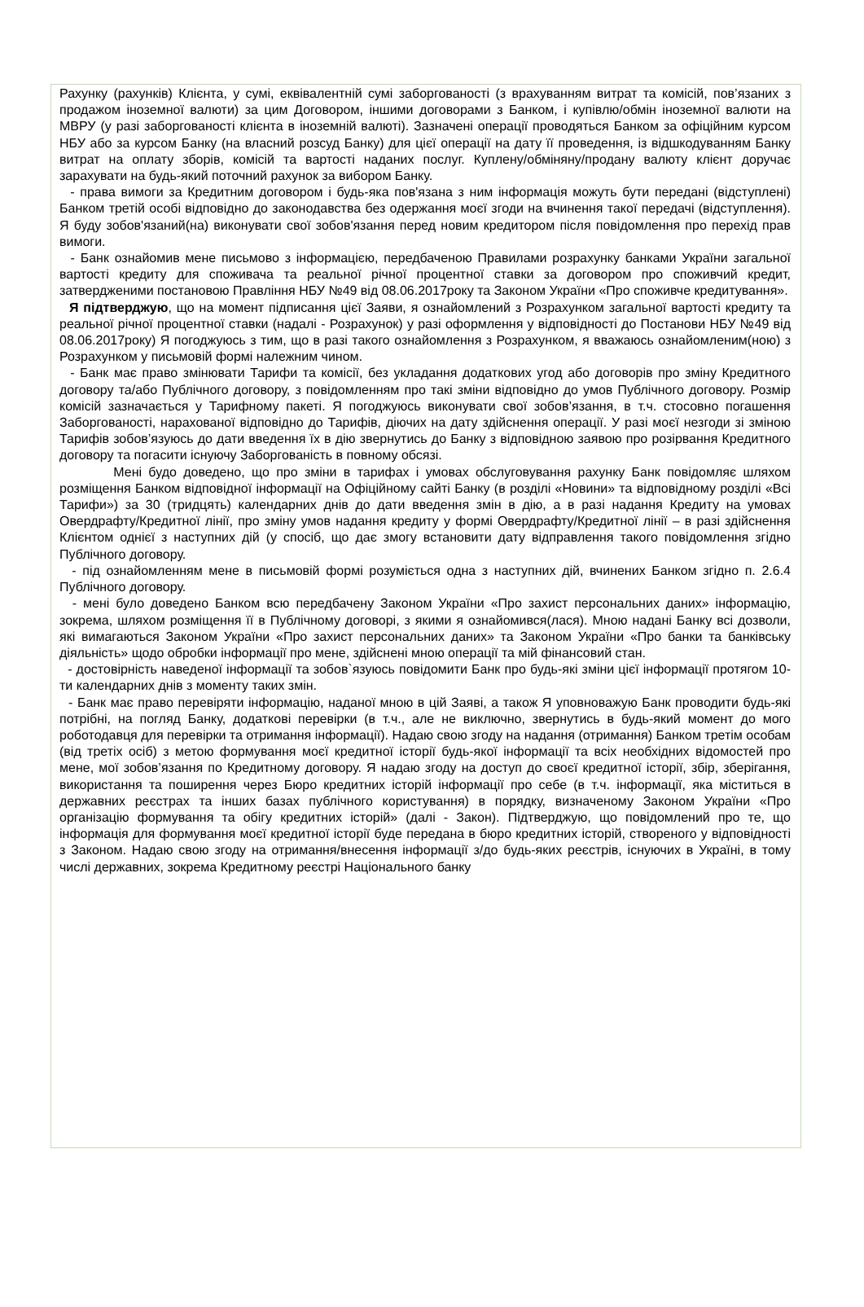Рахунку (рахунків) Клієнта, у сумі, еквівалентній сумі заборгованості (з врахуванням витрат та комісій, пов’язаних з продажом іноземної валюти) за цим Договором, іншими договорами з Банком, і купівлю/обмін іноземної валюти на МВРУ (у разі заборгованості клієнта в іноземній валюті). Зазначені операції проводяться Банком за офіційним курсом НБУ або за курсом Банку (на власний розсуд Банку) для цієї операції на дату її проведення, із відшкодуванням Банку витрат на оплату зборів, комісій та вартості наданих послуг. Куплену/обміняну/продану валюту клієнт доручає зарахувати на будь-який поточний рахунок за вибором Банку.
- права вимоги за Кредитним договором і будь-яка пов'язана з ним інформація можуть бути передані (відступлені) Банком третій особі відповідно до законодавства без одержання моєї згоди на вчинення такої передачі (відступлення). Я буду зобов'язаний(на) виконувати свої зобов'язання перед новим кредитором після повідомлення про перехід прав вимоги.
- Банк ознайомив мене письмово з інформацією, передбаченою Правилами розрахунку банками України загальної вартості кредиту для споживача та реальної річної процентної ставки за договором про споживчий кредит, затвердженими постановою Правління НБУ №49 від 08.06.2017року та Законом України «Про споживче кредитування».
Я підтверджую, що на момент підписання цієї Заяви, я ознайомлений з Розрахунком загальної вартості кредиту та реальної річної процентної ставки (надалі - Розрахунок) у разі оформлення у відповідності до Постанови НБУ №49 від 08.06.2017року) Я погоджуюсь з тим, що в разі такого ознайомлення з Розрахунком, я вважаюсь ознайомленим(ною) з Розрахунком у письмовій формі належним чином.
- Банк має право змінювати Тарифи та комісії, без укладання додаткових угод або договорів про зміну Кредитного договору та/або Публічного договору, з повідомленням про такі зміни відповідно до умов Публічного договору. Розмір комісій зазначається у Тарифному пакеті. Я погоджуюсь виконувати свої зобов’язання, в т.ч. стосовно погашення Заборгованості, нарахованої відповідно до Тарифів, діючих на дату здійснення операції. У разі моєї незгоди зі зміною Тарифів зобов’язуюсь до дати введення їх в дію звернутись до Банку з відповідною заявою про розірвання Кредитного договору та погасити існуючу Заборгованість в повному обсязі.
Мені будо доведено, що про зміни в тарифах і умовах обслуговування рахунку Банк повідомляє шляхом розміщення Банком відповідної інформації на Офіційному сайті Банку (в розділі «Новини» та відповідному розділі «Всі Тарифи») за 30 (тридцять) календарних днів до дати введення змін в дію, а в разі надання Кредиту на умовах Овердрафту/Кредитної лінії, про зміну умов надання кредиту у формі Овердрафту/Кредитної лінії – в разі здійснення Клієнтом однієї з наступних дій (у спосіб, що дає змогу встановити дату відправлення такого повідомлення згідно Публічного договору.
- під ознайомленням мене в письмовій формі розуміється одна з наступних дій, вчинених Банком згідно п. 2.6.4 Публічного договору.
- мені було доведено Банком всю передбачену Законом України «Про захист персональних даних» інформацію, зокрема, шляхом розміщення її в Публічному договорі, з якими я ознайомився(лася). Мною надані Банку всі дозволи, які вимагаються Законом України «Про захист персональних даних» та Законом України «Про банки та банківську діяльність» щодо обробки інформації про мене, здійснені мною операції та мій фінансовий стан.
- достовірність наведеної інформації та зобов`язуюсь повідомити Банк про будь-які зміни цієї інформації протягом 10-ти календарних днів з моменту таких змін.
- Банк має право перевіряти інформацію, наданої мною в цій Заяві, а також Я уповноважую Банк проводити будь-які потрібні, на погляд Банку, додаткові перевірки (в т.ч., але не виключно, звернутись в будь-який момент до мого роботодавця для перевірки та отримання інформації). Надаю свою згоду на надання (отримання) Банком третім особам (від третіх осіб) з метою формування моєї кредитної історії будь-якої інформації та всіх необхідних відомостей про мене, мої зобов’язання по Кредитному договору. Я надаю згоду на доступ до своєї кредитної історії, збір, зберігання, використання та поширення через Бюро кредитних історій інформації про себе (в т.ч. інформації, яка міститься в державних реєстрах та інших базах публічного користування) в порядку, визначеному Законом України «Про організацію формування та обігу кредитних історій» (далі - Закон). Підтверджую, що повідомлений про те, що інформація для формування моєї кредитної історії буде передана в бюро кредитних історій, створеного у відповідності з Законом. Надаю свою згоду на отримання/внесення інформації з/до будь-яких реєстрів, існуючих в Україні, в тому числі державних, зокрема Кредитному реєстрі Національного банку